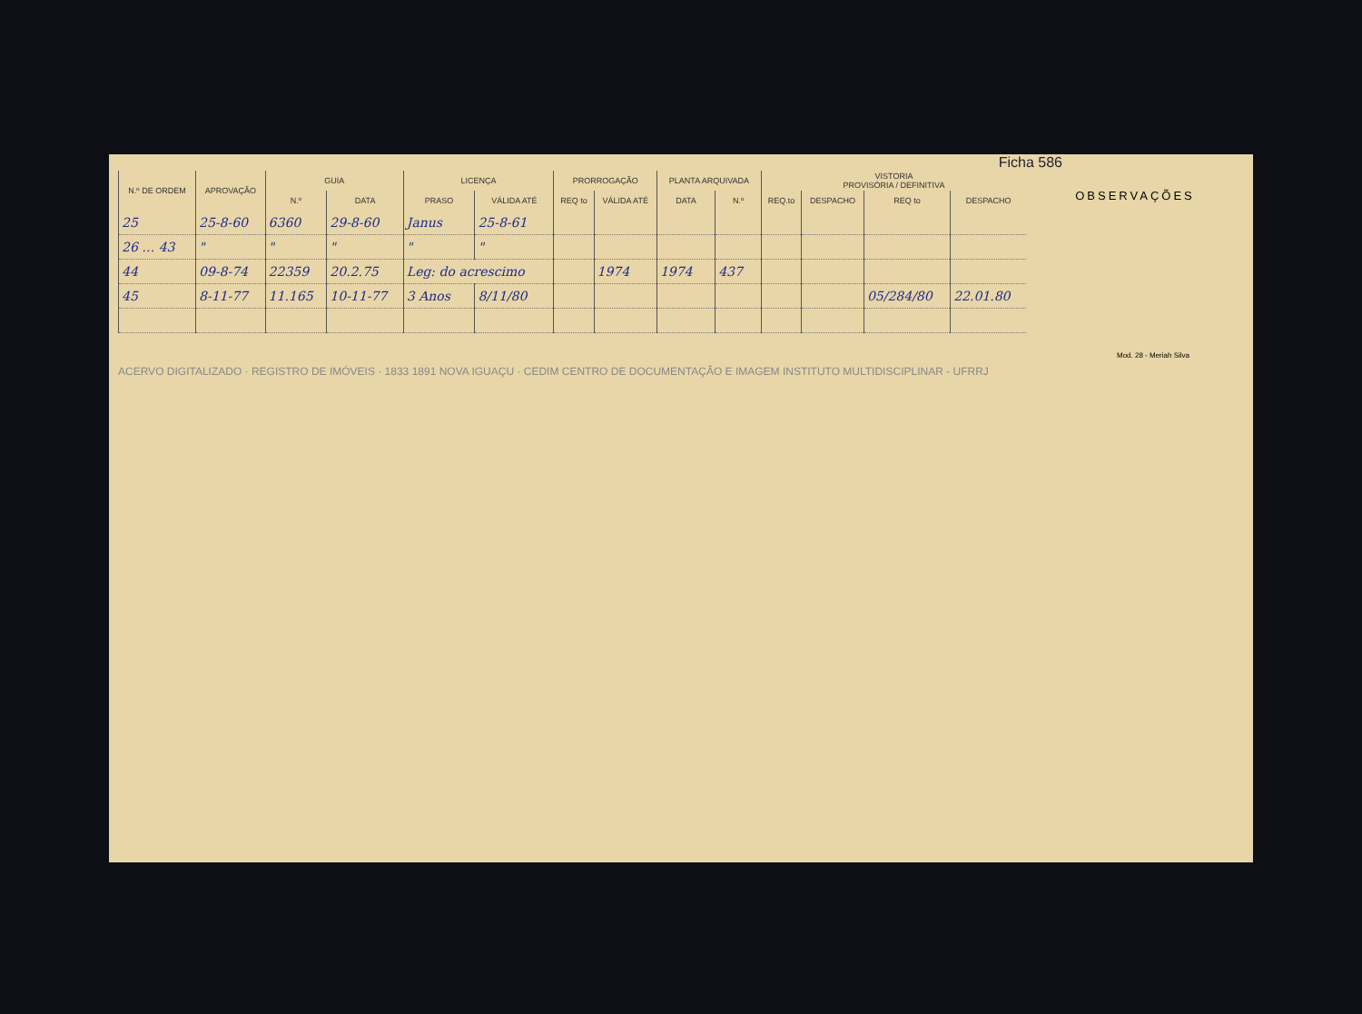Ficha 586
| N.º DE ORDEM | APROVAÇÃO | GUIA | | LICENÇA | | PRORROGAÇÃO | | PLANTA ARQUIVADA | | VISTORIA PROVISÓRIA / DEFINITIVA | | | |
| --- | --- | --- | --- | --- | --- | --- | --- | --- | --- | --- | --- | --- | --- |
| | | N.º | DATA | PRASO | VÁLIDA ATÉ | REQ to | VÁLIDA ATÉ | DATA | N.º | REQ.to | DESPACHO | REQ to | DESPACHO |
| 25 | 25-8-60 | 6360 | 29-8-60 | Janus | 25-8-61 | | | | | | | | |
| 26 … 43 | " | " | " | " | " | | | | | | | | |
| 44 | 09-8-74 | 22359 | 20.2.75 | Leg: do acrescimo | | | 1974 | 1974 | 437 | | | | |
| 45 | 8-11-77 | 11.165 | 10-11-77 | 3 Anos | 8/11/80 | | | | | | | 05/284/80 | 22.01.80 |
OBSERVAÇÕES
Mod. 28 - Meriah Silva
ACERVO DIGITALIZADO · REGISTRO DE IMÓVEIS · 1833 1891 NOVA IGUAÇU · CEDIM CENTRO DE DOCUMENTAÇÃO E IMAGEM INSTITUTO MULTIDISCIPLINAR - UFRRJ